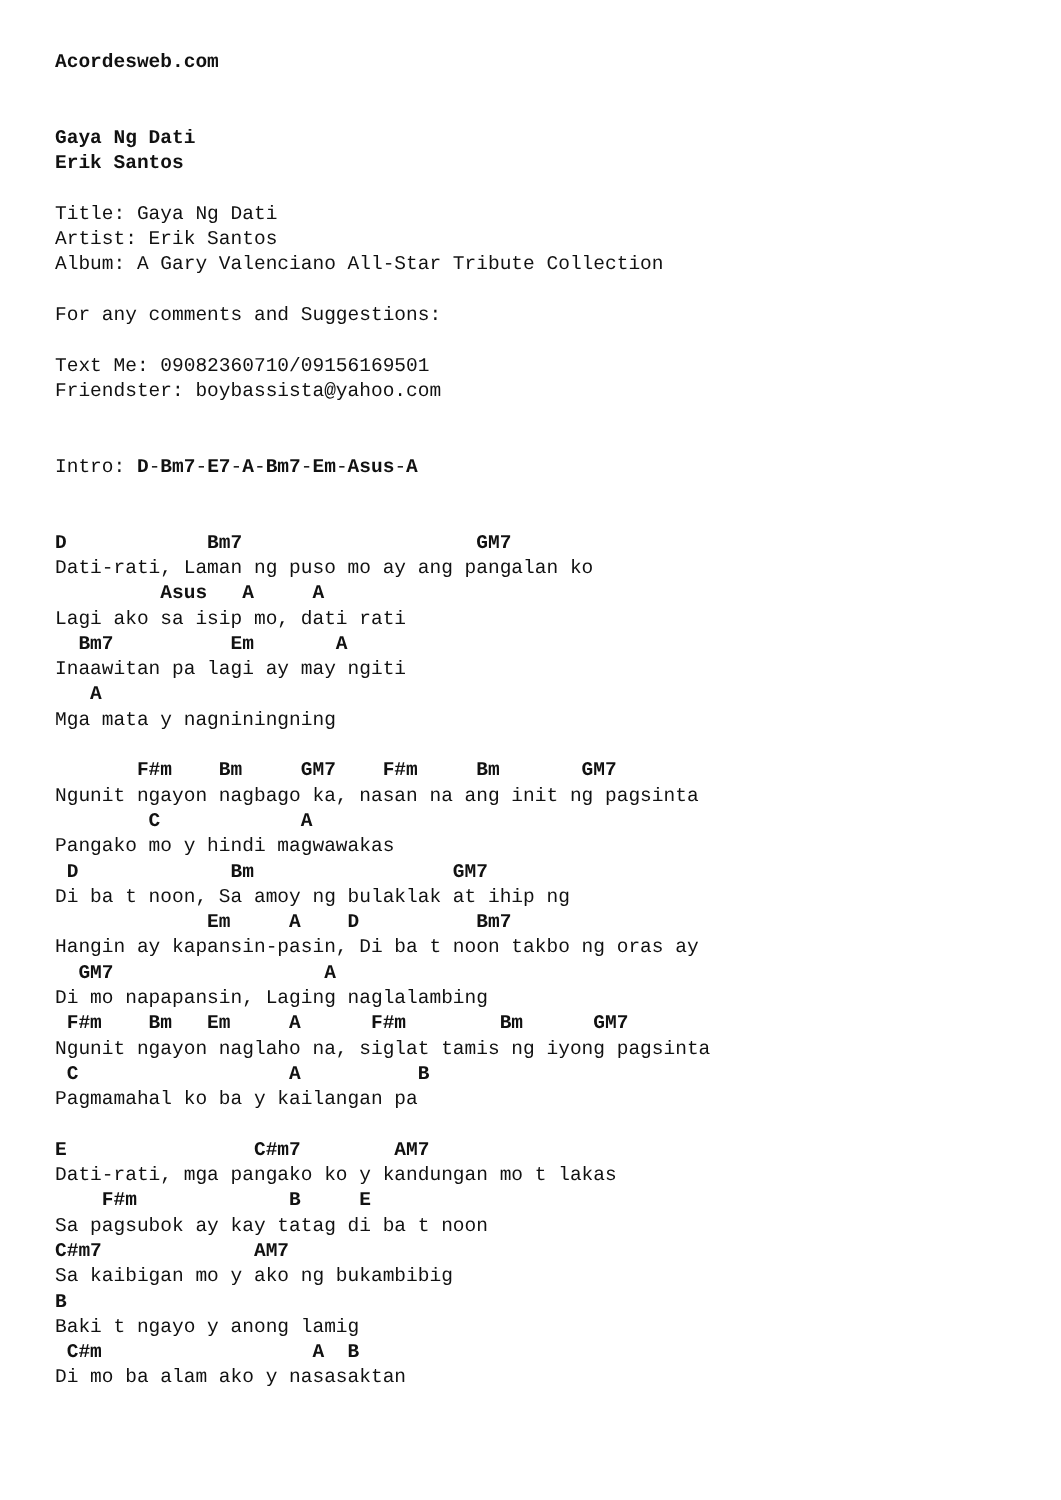Acordesweb.com


Gaya Ng Dati
Erik Santos

Title: Gaya Ng Dati
Artist: Erik Santos
Album: A Gary Valenciano All-Star Tribute Collection

For any comments and Suggestions:

Text Me: 09082360710/09156169501
Friendster: boybassista@yahoo.com


Intro: D-Bm7-E7-A-Bm7-Em-Asus-A


D            Bm7                    GM7
Dati-rati, Laman ng puso mo ay ang pangalan ko
         Asus   A     A
Lagi ako sa isip mo, dati rati
  Bm7          Em       A
Inaawitan pa lagi ay may ngiti
   A
Mga mata y nagniningning

       F#m    Bm     GM7    F#m     Bm       GM7
Ngunit ngayon nagbago ka, nasan na ang init ng pagsinta
        C            A
Pangako mo y hindi magwawakas
 D             Bm                 GM7
Di ba t noon, Sa amoy ng bulaklak at ihip ng
             Em     A    D          Bm7
Hangin ay kapansin-pasin, Di ba t noon takbo ng oras ay
  GM7                  A
Di mo napapansin, Laging naglalambing
 F#m    Bm   Em     A      F#m        Bm      GM7
Ngunit ngayon naglaho na, siglat tamis ng iyong pagsinta
 C                  A          B
Pagmamahal ko ba y kailangan pa

E                C#m7        AM7
Dati-rati, mga pangako ko y kandungan mo t lakas
    F#m             B     E
Sa pagsubok ay kay tatag di ba t noon
C#m7             AM7
Sa kaibigan mo y ako ng bukambibig
B
Baki t ngayo y anong lamig
 C#m                  A  B
Di mo ba alam ako y nasasaktan